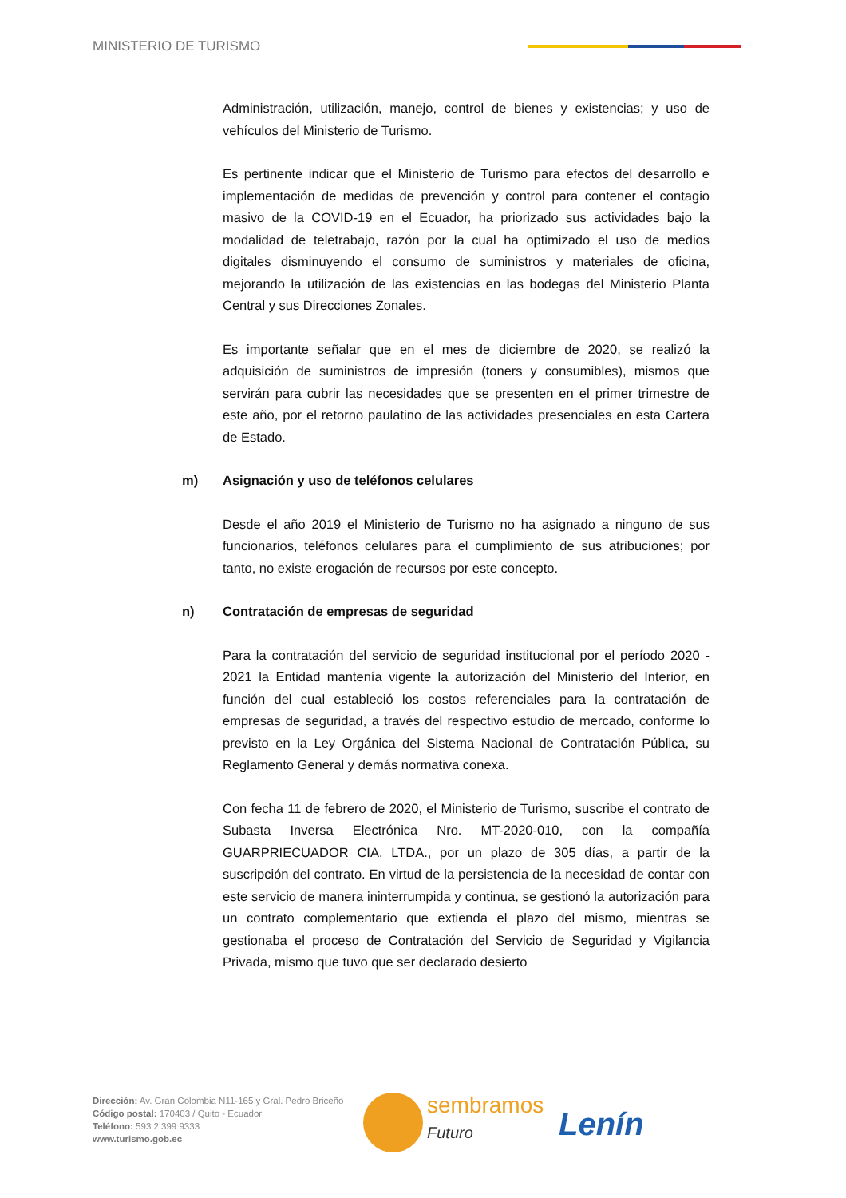MINISTERIO DE TURISMO
Administración, utilización, manejo, control de bienes y existencias; y uso de vehículos del Ministerio de Turismo.
Es pertinente indicar que el Ministerio de Turismo para efectos del desarrollo e implementación de medidas de prevención y control para contener el contagio masivo de la COVID-19 en el Ecuador, ha priorizado sus actividades bajo la modalidad de teletrabajo, razón por la cual ha optimizado el uso de medios digitales disminuyendo el consumo de suministros y materiales de oficina, mejorando la utilización de las existencias en las bodegas del Ministerio Planta Central y sus Direcciones Zonales.
Es importante señalar que en el mes de diciembre de 2020, se realizó la adquisición de suministros de impresión (toners y consumibles), mismos que servirán para cubrir las necesidades que se presenten en el primer trimestre de este año, por el retorno paulatino de las actividades presenciales en esta Cartera de Estado.
m) Asignación y uso de teléfonos celulares
Desde el año 2019 el Ministerio de Turismo no ha asignado a ninguno de sus funcionarios, teléfonos celulares para el cumplimiento de sus atribuciones; por tanto, no existe erogación de recursos por este concepto.
n) Contratación de empresas de seguridad
Para la contratación del servicio de seguridad institucional por el período 2020 - 2021 la Entidad mantenía vigente la autorización del Ministerio del Interior, en función del cual estableció los costos referenciales para la contratación de empresas de seguridad, a través del respectivo estudio de mercado, conforme lo previsto en la Ley Orgánica del Sistema Nacional de Contratación Pública, su Reglamento General y demás normativa conexa.
Con fecha 11 de febrero de 2020, el Ministerio de Turismo, suscribe el contrato de Subasta Inversa Electrónica Nro. MT-2020-010, con la compañía GUARPRIECUADOR CIA. LTDA., por un plazo de 305 días, a partir de la suscripción del contrato. En virtud de la persistencia de la necesidad de contar con este servicio de manera ininterrumpida y continua, se gestionó la autorización para un contrato complementario que extienda el plazo del mismo, mientras se gestionaba el proceso de Contratación del Servicio de Seguridad y Vigilancia Privada, mismo que tuvo que ser declarado desierto
Dirección: Av. Gran Colombia N11-165 y Gral. Pedro Briceño
Código postal: 170403 / Quito - Ecuador
Teléfono: 593 2 399 9333
www.turismo.gob.ec
sembramos
Futuro
Lenín